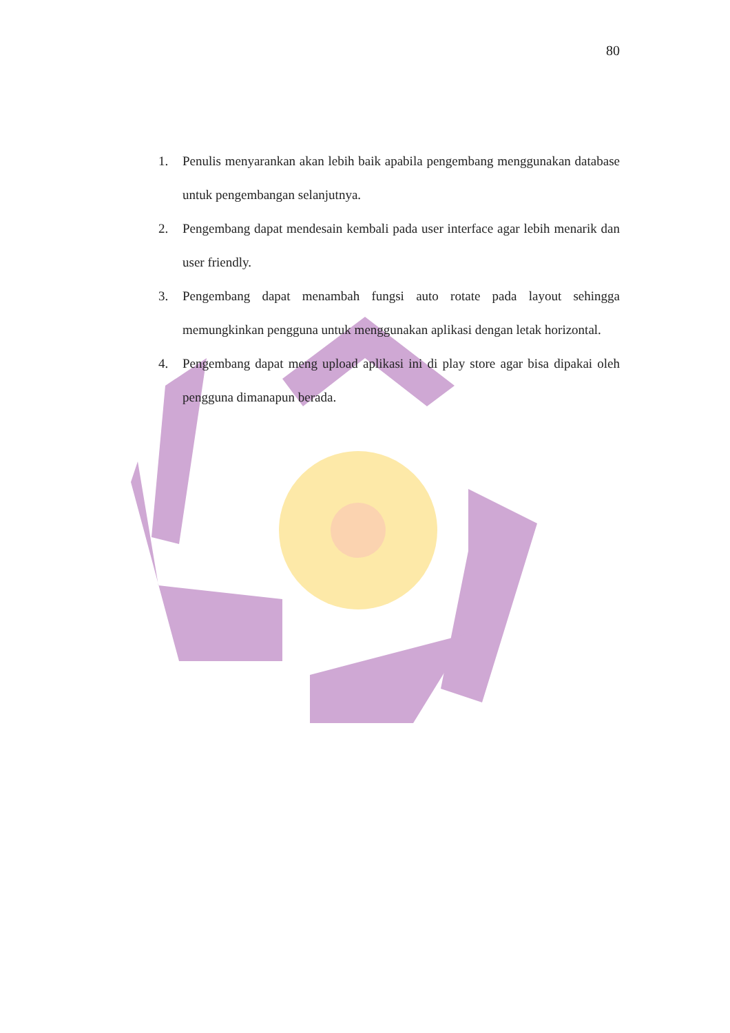80
1. Penulis menyarankan akan lebih baik apabila pengembang menggunakan database untuk pengembangan selanjutnya.
2. Pengembang dapat mendesain kembali pada user interface agar lebih menarik dan user friendly.
3. Pengembang dapat menambah fungsi auto rotate pada layout sehingga memungkinkan pengguna untuk menggunakan aplikasi dengan letak horizontal.
4. Pengembang dapat meng upload aplikasi ini di play store agar bisa dipakai oleh pengguna dimanapun berada.